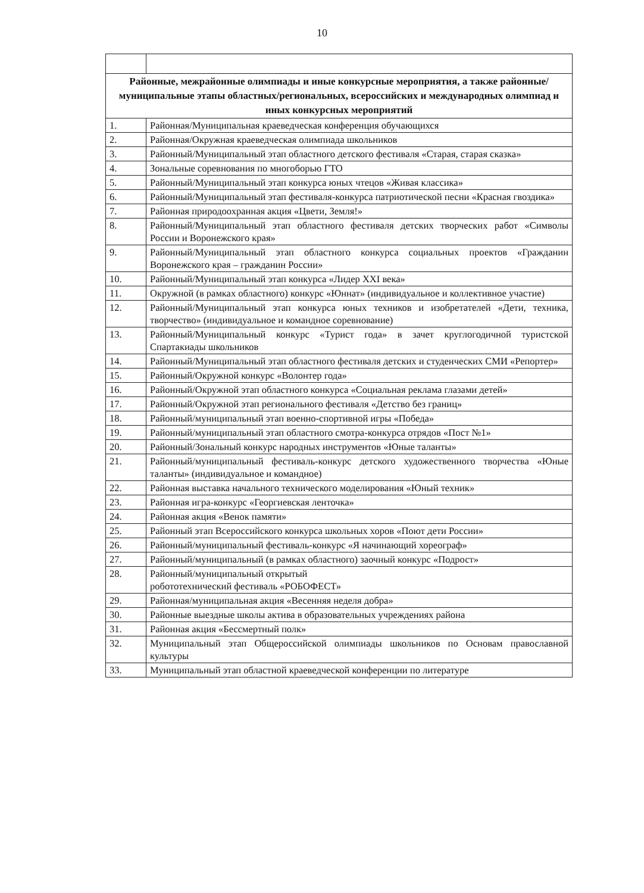10
| Районные, межрайонные олимпиады и иные конкурсные мероприятия, а также районные/муниципальные этапы областных/региональных, всероссийских и международных олимпиад и иных конкурсных мероприятий | |
| 1. | Районная/Муниципальная краеведческая конференция обучающихся |
| 2. | Районная/Окружная краеведческая олимпиада школьников |
| 3. | Районный/Муниципальный этап областного детского фестиваля «Старая, старая сказка» |
| 4. | Зональные соревнования по многоборью ГТО |
| 5. | Районный/Муниципальный этап конкурса юных чтецов «Живая классика» |
| 6. | Районный/Муниципальный этап фестиваля-конкурса патриотической песни «Красная гвоздика» |
| 7. | Районная природоохранная акция «Цвети, Земля!» |
| 8. | Районный/Муниципальный этап областного фестиваля детских творческих работ «Символы России и Воронежского края» |
| 9. | Районный/Муниципальный этап областного конкурса социальных проектов «Гражданин Воронежского края – гражданин России» |
| 10. | Районный/Муниципальный этап конкурса «Лидер XXI века» |
| 11. | Окружной (в рамках областного) конкурс «Юннат» (индивидуальное и коллективное участие) |
| 12. | Районный/Муниципальный этап конкурса юных техников и изобретателей «Дети, техника, творчество» (индивидуальное и командное соревнование) |
| 13. | Районный/Муниципальный конкурс «Турист года» в зачет круглогодичной туристской Спартакиады школьников |
| 14. | Районный/Муниципальный этап областного фестиваля детских и студенческих СМИ «Репортер» |
| 15. | Районный/Окружной конкурс «Волонтер года» |
| 16. | Районный/Окружной этап областного конкурса «Социальная реклама глазами детей» |
| 17. | Районный/Окружной этап регионального фестиваля «Детство без границ» |
| 18. | Районный/муниципальный этап военно-спортивной игры «Победа» |
| 19. | Районный/муниципальный этап областного смотра-конкурса отрядов «Пост №1» |
| 20. | Районный/Зональный конкурс народных инструментов «Юные таланты» |
| 21. | Районный/муниципальный фестиваль-конкурс детского художественного творчества «Юные таланты» (индивидуальное и командное) |
| 22. | Районная выставка начального технического моделирования «Юный техник» |
| 23. | Районная игра-конкурс «Георгиевская ленточка» |
| 24. | Районная акция «Венок памяти» |
| 25. | Районный этап Всероссийского конкурса школьных хоров «Поют дети России» |
| 26. | Районный/муниципальный фестиваль-конкурс «Я начинающий хореограф» |
| 27. | Районный/муниципальный (в рамках областного) заочный конкурс «Подрост» |
| 28. | Районный/муниципальный открытый робототехнический фестиваль «РОБОФЕСТ» |
| 29. | Районная/муниципальная акция «Весенняя неделя добра» |
| 30. | Районные выездные школы актива в образовательных учреждениях района |
| 31. | Районная акция «Бессмертный полк» |
| 32. | Муниципальный этап Общероссийской олимпиады школьников по Основам православной культуры |
| 33. | Муниципальный этап областной краеведческой конференции по литературе |